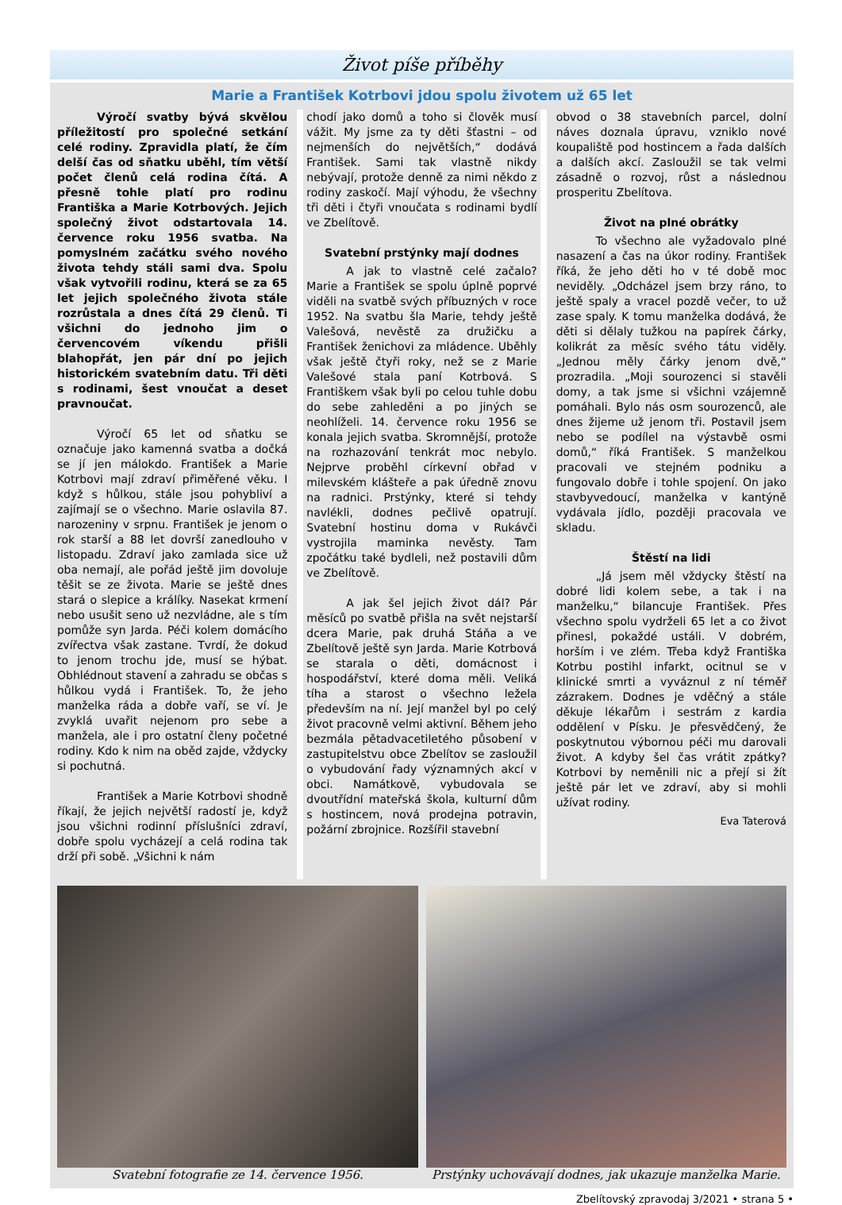Život píše příběhy
Marie a František Kotrbovi jdou spolu životem už 65 let
Výročí svatby bývá skvělou příležitostí pro společné setkání celé rodiny. Zpravidla platí, že čím delší čas od sňatku uběhl, tím větší počet členů celá rodina čítá. A přesně tohle platí pro rodinu Františka a Marie Kotrbových. Jejich společný život odstartovala 14. července roku 1956 svatba. Na pomyslném začátku svého nového života tehdy stáli sami dva. Spolu však vytvořili rodinu, která se za 65 let jejich společného života stále rozrůstala a dnes čítá 29 členů. Ti všichni do jednoho jim o červencovém víkendu přišli blahopřát, jen pár dní po jejich historickém svatebním datu. Tři děti s rodinami, šest vnoučat a deset pravnoučat.
Výročí 65 let od sňatku se označuje jako kamenná svatba a dočká se jí jen málokdo. František a Marie Kotrbovi mají zdraví přiměřené věku. I když s hůlkou, stále jsou pohybliví a zajímají se o všechno. Marie oslavila 87. narozeniny v srpnu. František je jenom o rok starší a 88 let dovrší zanedlouho v listopadu. Zdraví jako zamlada sice už oba nemají, ale pořád ještě jim dovoluje těšit se ze života. Marie se ještě dnes stará o slepice a králíky. Nasekat krmení nebo usušit seno už nezvládne, ale s tím pomůže syn Jarda. Péči kolem domácího zvířectva však zastane. Tvrdí, že dokud to jenom trochu jde, musí se hýbat. Obhlédnout stavení a zahradu se občas s hůlkou vydá i František. To, že jeho manželka ráda a dobře vaří, se ví. Je zvyklá uvařit nejenom pro sebe a manžela, ale i pro ostatní členy početné rodiny. Kdo k nim na oběd zajde, vždycky si pochutná.
František a Marie Kotrbovi shodně říkají, že jejich největší radostí je, když jsou všichni rodinní příslušníci zdraví, dobře spolu vycházejí a celá rodina tak drží při sobě. „Všichni k nám
chodí jako domů a toho si člověk musí vážit. My jsme za ty děti šťastni – od nejmenších do největších,“ dodává František. Sami tak vlastně nikdy nebývají, protože denně za nimi někdo z rodiny zaskočí. Mají výhodu, že všechny tři děti i čtyři vnoučata s rodinami bydlí ve Zbelítově.
Svatební prstýnky mají dodnes
A jak to vlastně celé začalo? Marie a František se spolu úplně poprvé viděli na svatbě svých příbuzných v roce 1952. Na svatbu šla Marie, tehdy ještě Valešová, nevěstě za družičku a František ženichovi za mládence. Uběhly však ještě čtyři roky, než se z Marie Valešové stala paní Kotrbová. S Františkem však byli po celou tuhle dobu do sebe zahleděni a po jiných se neohlíželi. 14. července roku 1956 se konala jejich svatba. Skromnější, protože na rozhazování tenkrát moc nebylo. Nejprve proběhl církevní obřad v milevském klášteře a pak úředně znovu na radnici. Prstýnky, které si tehdy navlékli, dodnes pečlivě opatrují. Svatební hostinu doma v Rukávči vystrojila maminka nevěsty. Tam zpočátku také bydleli, než postavili dům ve Zbelítově.
A jak šel jejich život dál? Pár měsíců po svatbě přišla na svět nejstarší dcera Marie, pak druhá Stáňa a ve Zbelítově ještě syn Jarda. Marie Kotrbová se starala o děti, domácnost i hospodářství, které doma měli. Veliká tíha a starost o všechno ležela především na ní. Její manžel byl po celý život pracovně velmi aktivní. Během jeho bezmála pětadvacetiletého působení v zastupitelstvu obce Zbelítov se zasloužil o vybudování řady významných akcí v obci. Namátkově, vybudovala se dvoutřídní mateřská škola, kulturní dům s hostincem, nová prodejna potravin, požární zbrojnice. Rozšířil stavební
obvod o 38 stavebních parcel, dolní náves doznala úpravu, vzniklo nové koupaliště pod hostincem a řada dalších a dalších akcí. Zasloužil se tak velmi zásadně o rozvoj, růst a následnou prosperitu Zbelítova.
Život na plné obrátky
To všechno ale vyžadovalo plné nasazení a čas na úkor rodiny. František říká, že jeho děti ho v té době moc neviděly. „Odcházel jsem brzy ráno, to ještě spaly a vracel pozdě večer, to už zase spaly. K tomu manželka dodává, že děti si dělaly tužkou na papírek čárky, kolikrát za měsíc svého tátu viděly. „Jednou měly čárky jenom dvě,“ prozradila. „Moji sourozenci si stavěli domy, a tak jsme si všichni vzájemně pomáhali. Bylo nás osm sourozenců, ale dnes žijeme už jenom tři. Postavil jsem nebo se podílel na výstavbě osmi domů,“ říká František. S manželkou pracovali ve stejném podniku a fungovalo dobře i tohle spojení. On jako stavbyvedoucí, manželka v kantýně vydávala jídlo, později pracovala ve skladu.
Štěstí na lidi
„Já jsem měl vždycky štěstí na dobré lidi kolem sebe, a tak i na manželku,“ bilancuje František. Přes všechno spolu vydrželi 65 let a co život přinesl, pokaždé ustáli. V dobrém, horším i ve zlém. Třeba když Františka Kotrbu postihl infarkt, ocitnul se v klinické smrti a vyváznul z ní téměř zázrakem. Dodnes je vděčný a stále děkuje lékařům i sestrám z kardia oddělení v Písku. Je přesvědčený, že poskytnutou výbornou péči mu darovali život. A kdyby šel čas vrátit zpátky? Kotrbovi by neměnili nic a přejí si žít ještě pár let ve zdraví, aby si mohli užívat rodiny.
Eva Taterová
Svatební fotografie ze 14. července 1956.
Prstýnky uchovávají dodnes, jak ukazuje manželka Marie.
Zbelítovský zpravodaj 3/2021 • strana 5 •